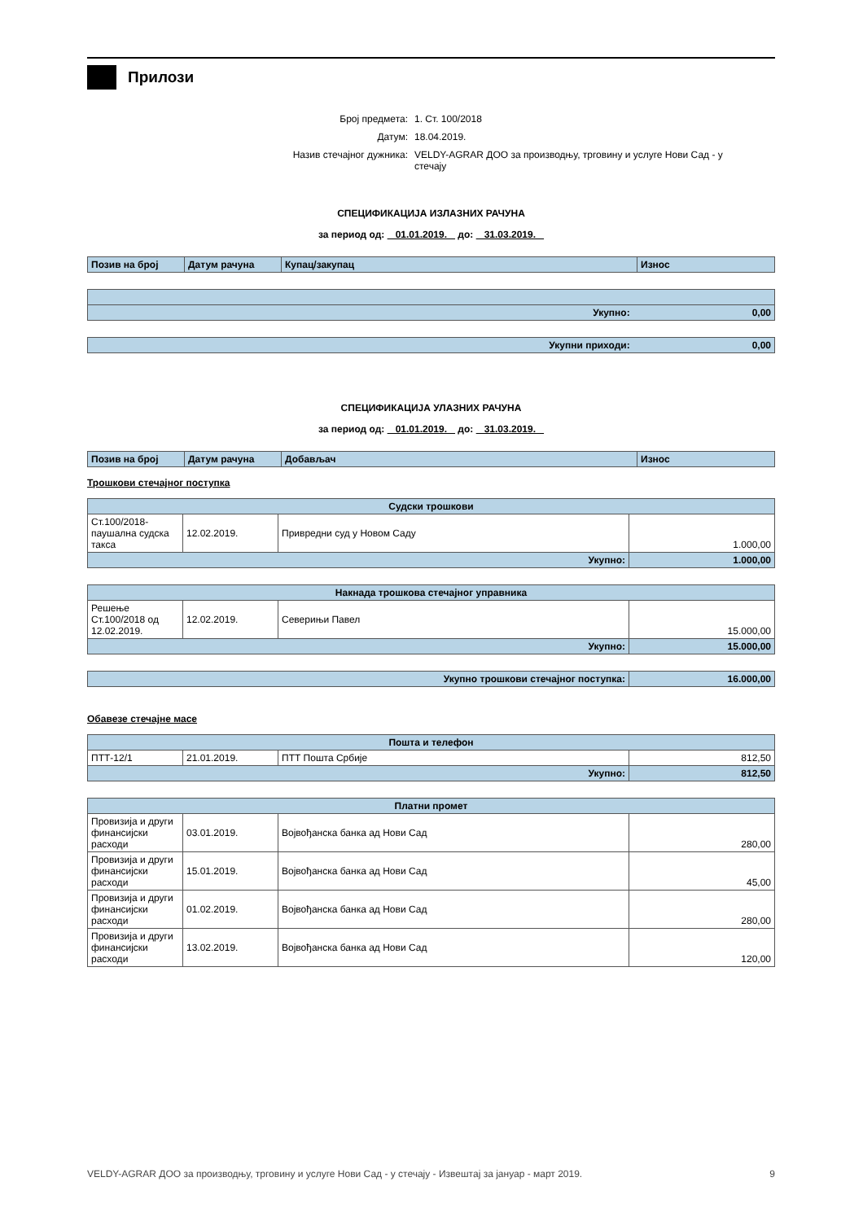Прилози
| Број предмета: | 1. Ст. 100/2018 |
| Датум: | 18.04.2019. |
| Назив стечајног дужника: | VELDY-AGRAR ДОО за производњу, трговину и услуге Нови Сад - у стечају |
СПЕЦИФИКАЦИЈА ИЗЛАЗНИХ РАЧУНА
за период од: 01.01.2019. до: 31.03.2019.
| Позив на број | Датум рачуна | Купац/закупац | Износ |
| Укупно: 0,00 |
| Укупни приходи: 0,00 |
СПЕЦИФИКАЦИЈА УЛАЗНИХ РАЧУНА
за период од: 01.01.2019. до: 31.03.2019.
| Позив на број | Датум рачуна | Добављач | Износ |
Трошкови стечајног поступка
| Судски трошкови | | | |
| Ст.100/2018-паушална судска такса | 12.02.2019. | Привредни суд у Новом Саду | 1.000,00 |
| Укупно: | | | 1.000,00 |
| Накнада трошкова стечајног управника | | | |
| Решење Ст.100/2018 од 12.02.2019. | 12.02.2019. | Северињи Павел | 15.000,00 |
| Укупно: | | | 15.000,00 |
| Укупно трошкови стечајног поступка: | 16.000,00 |
Обавезе стечајне масе
| Пошта и телефон | | | |
| ПТТ-12/1 | 21.01.2019. | ПТТ Пошта Србије | 812,50 |
| Укупно: | | | 812,50 |
| Платни промет | | | |
| Провизија и други финансијски расходи | 03.01.2019. | Војвођанска банка ад Нови Сад | 280,00 |
| Провизија и други финансијски расходи | 15.01.2019. | Војвођанска банка ад Нови Сад | 45,00 |
| Провизија и други финансијски расходи | 01.02.2019. | Војвођанска банка ад Нови Сад | 280,00 |
| Провизија и други финансијски расходи | 13.02.2019. | Војвођанска банка ад Нови Сад | 120,00 |
VELDY-AGRAR ДОО за производњу, трговину и услуге Нови Сад - у стечају - Извештај за јануар - март 2019. 9